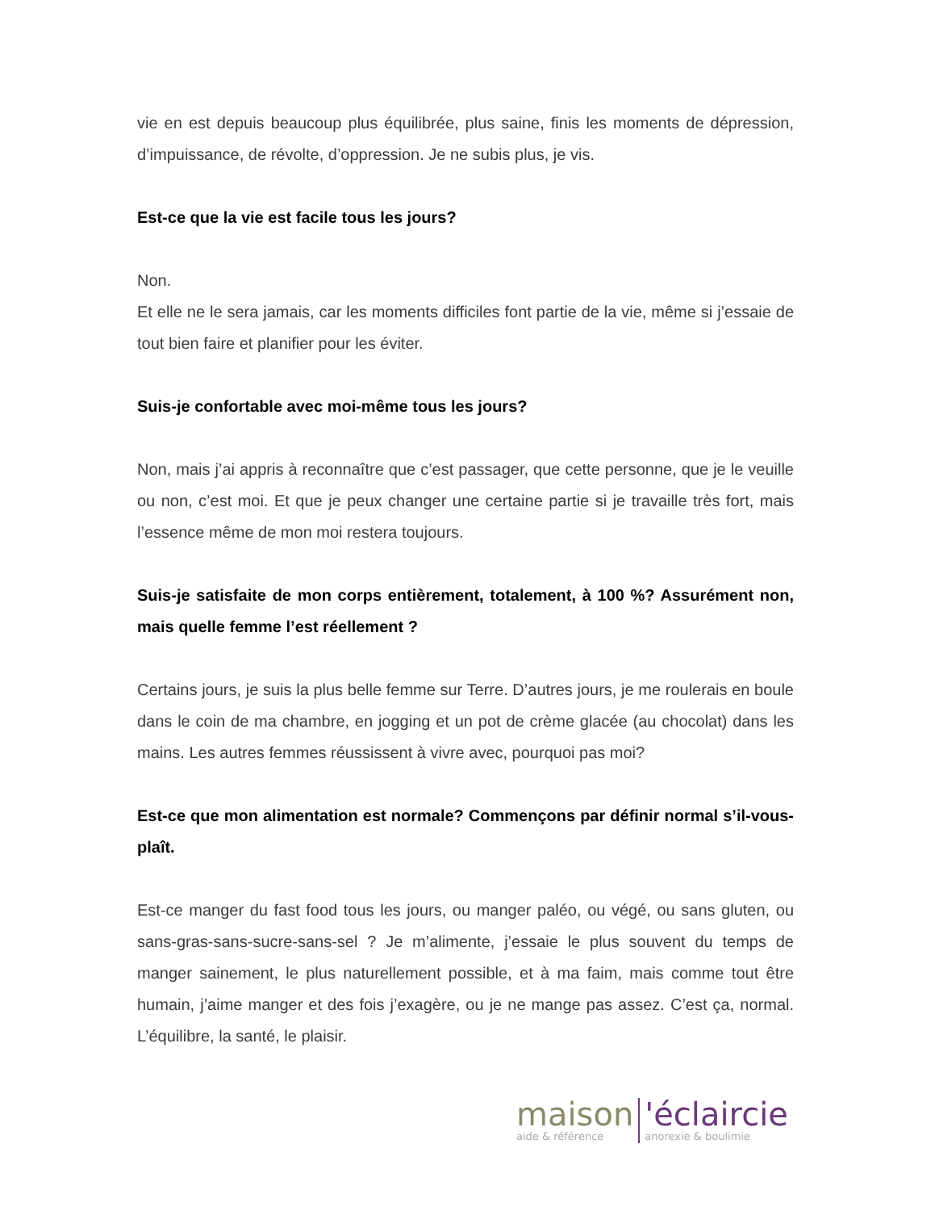vie en est depuis beaucoup plus équilibrée, plus saine, finis les moments de dépression, d’impuissance, de révolte, d’oppression. Je ne subis plus, je vis.
Est-ce que la vie est facile tous les jours?
Non.
Et elle ne le sera jamais, car les moments difficiles font partie de la vie, même si j’essaie de tout bien faire et planifier pour les éviter.
Suis-je confortable avec moi-même tous les jours?
Non, mais j’ai appris à reconnaître que c’est passager, que cette personne, que je le veuille ou non, c’est moi. Et que je peux changer une certaine partie si je travaille très fort, mais l’essence même de mon moi restera toujours.
Suis-je satisfaite de mon corps entièrement, totalement, à 100 %? Assurément non, mais quelle femme l’est réellement ?
Certains jours, je suis la plus belle femme sur Terre. D’autres jours, je me roulerais en boule dans le coin de ma chambre, en jogging et un pot de crème glacée (au chocolat) dans les mains. Les autres femmes réussissent à vivre avec, pourquoi pas moi?
Est-ce que mon alimentation est normale? Commençons par définir normal s’il-vous-plaît.
Est-ce manger du fast food tous les jours, ou manger paléo, ou végé, ou sans gluten, ou sans-gras-sans-sucre-sans-sel ? Je m’alimente, j’essaie le plus souvent du temps de manger sainement, le plus naturellement possible, et à ma faim, mais comme tout être humain, j’aime manger et des fois j’exagère, ou je ne mange pas assez. C’est ça, normal. L’équilibre, la santé, le plaisir.
maison
aide & référence
'éclaircie
anorexie & boulimie